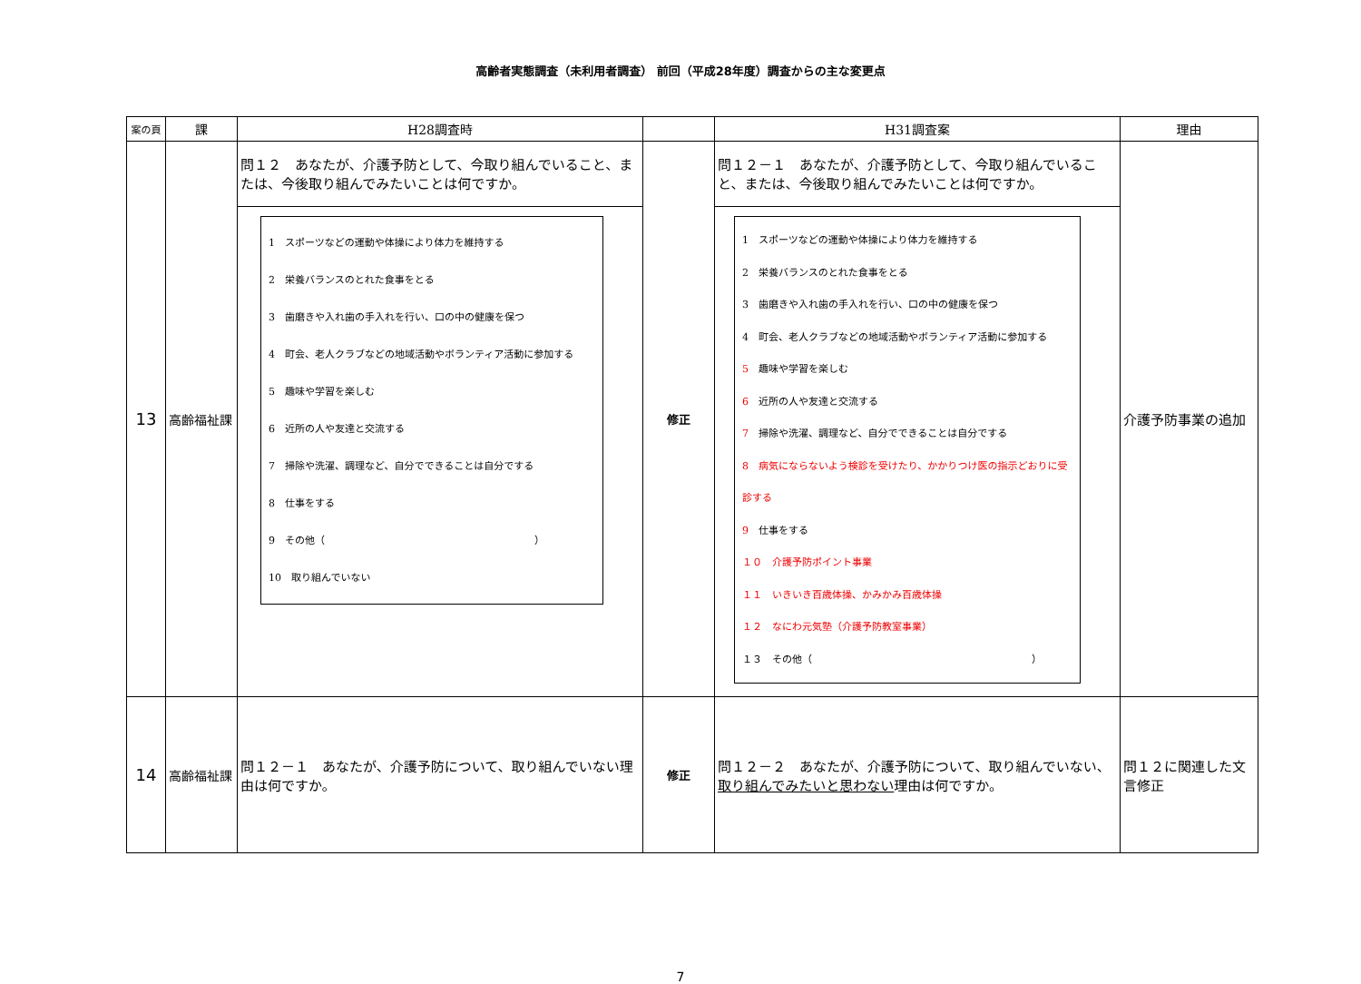高齢者実態調査（未利用者調査） 前回（平成28年度）調査からの主な変更点
| 案の頁 | 課 | H28調査時 | | H31調査案 | 理由 |
| --- | --- | --- | --- | --- | --- |
| 13 | 高齢福祉課 | 問１２ あなたが、介護予防として、今取り組んでいること、または、今後取り組んでみたいことは何ですか。 | 修正 | 問１２－１ あなたが、介護予防として、今取り組んでいること、または、今後取り組んでみたいことは何ですか。 | 介護予防事業の追加 |
| | | 1 スポーツなどの運動や体操により体力を維持する 2 栄養バランスのとれた食事をとる 3 歯磨きや入れ歯の手入れを行い、口の中の健康を保つ 4 町会、老人クラブなどの地域活動やボランティア活動に参加する 5 趣味や学習を楽しむ 6 近所の人や友達と交流する 7 掃除や洗濯、調理など、自分でできることは自分でする 8 仕事をする 9 その他（ ） 10 取り組んでいない | | 1 スポーツなどの運動や体操により体力を維持する 2 栄養バランスのとれた食事をとる 3 歯磨きや入れ歯の手入れを行い、口の中の健康を保つ 4 町会、老人クラブなどの地域活動やボランティア活動に参加する 5 趣味や学習を楽しむ 6 近所の人や友達と交流する 7 掃除や洗濯、調理など、自分でできることは自分でする 8 病気にならないよう検診を受けたり、かかりつけ医の指示どおりに受診する 9 仕事をする １０ 介護予防ポイント事業 １１ いきいき百歳体操、かみかみ百歳体操 １２ なにわ元気塾（介護予防教室事業） １３ その他（ ） | |
| 14 | 高齢福祉課 | 問１２－１ あなたが、介護予防について、取り組んでいない理由は何ですか。 | 修正 | 問１２－２ あなたが、介護予防について、取り組んでいない、 取り組んでみたいと思わない 理由は何ですか。 | 問１２に関連した文言修正 |
7